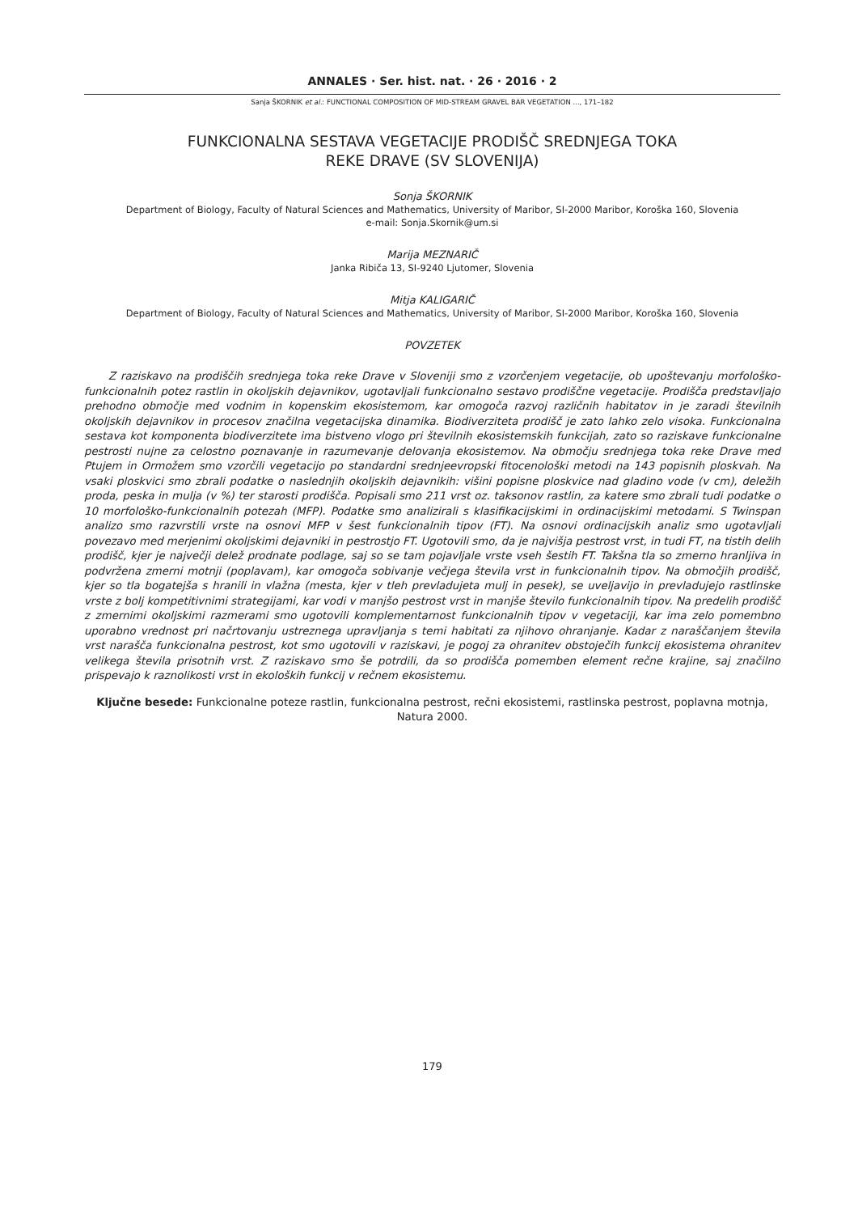ANNALES · Ser. hist. nat. · 26 · 2016 · 2
Sanja ŠKORNIK et al.: FUNCTIONAL COMPOSITION OF MID-STREAM GRAVEL BAR VEGETATION ..., 171–182
FUNKCIONALNA SESTAVA VEGETACIJE PRODIŠČ SREDNJEGA TOKA
REKE DRAVE (SV SLOVENIJA)
Sonja ŠKORNIK
Department of Biology, Faculty of Natural Sciences and Mathematics, University of Maribor, SI-2000 Maribor, Koroška 160, Slovenia
e-mail: Sonja.Skornik@um.si
Marija MEZNARIČ
Janka Ribiča 13, SI-9240 Ljutomer, Slovenia
Mitja KALIGARIČ
Department of Biology, Faculty of Natural Sciences and Mathematics, University of Maribor, SI-2000 Maribor, Koroška 160, Slovenia
POVZETEK
Z raziskavo na prodiščih srednjega toka reke Drave v Sloveniji smo z vzorčenjem vegetacije, ob upoštevanju morfološko-funkcionalnih potez rastlin in okoljskih dejavnikov, ugotavljali funkcionalno sestavo prodiščne vegetacije. Prodišča predstavljajo prehodno območje med vodnim in kopenskim ekosistemom, kar omogoča razvoj različnih habitatov in je zaradi številnih okoljskih dejavnikov in procesov značilna vegetacijska dinamika. Biodiverziteta prodišč je zato lahko zelo visoka. Funkcionalna sestava kot komponenta biodiverzitete ima bistveno vlogo pri številnih ekosistemskih funkcijah, zato so raziskave funkcionalne pestrosti nujne za celostno poznavanje in razumevanje delovanja ekosistemov. Na območju srednjega toka reke Drave med Ptujem in Ormožem smo vzorčili vegetacijo po standardni srednjeevropski fitocenološki metodi na 143 popisnih ploskvah. Na vsaki ploskvici smo zbrali podatke o naslednjih okoljskih dejavnikih: višini popisne ploskvice nad gladino vode (v cm), deležih proda, peska in mulja (v %) ter starosti prodišča. Popisali smo 211 vrst oz. taksonov rastlin, za katere smo zbrali tudi podatke o 10 morfološko-funkcionalnih potezah (MFP). Podatke smo analizirali s klasifikacijskimi in ordinacijskimi metodami. S Twinspan analizo smo razvrstili vrste na osnovi MFP v šest funkcionalnih tipov (FT). Na osnovi ordinacijskih analiz smo ugotavljali povezavo med merjenimi okoljskimi dejavniki in pestrostjo FT. Ugotovili smo, da je najvišja pestrost vrst, in tudi FT, na tistih delih prodišč, kjer je največji delež prodnate podlage, saj so se tam pojavljale vrste vseh šestih FT. Takšna tla so zmerno hranljiva in podvržena zmerni motnji (poplavam), kar omogoča sobivanje večjega števila vrst in funkcionalnih tipov. Na območjih prodišč, kjer so tla bogatejša s hranili in vlažna (mesta, kjer v tleh prevladujeta mulj in pesek), se uveljavijo in prevladujejo rastlinske vrste z bolj kompetitivnimi strategijami, kar vodi v manjšo pestrost vrst in manjše število funkcionalnih tipov. Na predelih prodišč z zmernimi okoljskimi razmerami smo ugotovili komplementarnost funkcionalnih tipov v vegetaciji, kar ima zelo pomembno uporabno vrednost pri načrtovanju ustreznega upravljanja s temi habitati za njihovo ohranjanje. Kadar z naraščanjem števila vrst narašča funkcionalna pestrost, kot smo ugotovili v raziskavi, je pogoj za ohranitev obstoječih funkcij ekosistema ohranitev velikega števila prisotnih vrst. Z raziskavo smo še potrdili, da so prodišča pomemben element rečne krajine, saj značilno prispevajo k raznolikosti vrst in ekoloških funkcij v rečnem ekosistemu.
Ključne besede: Funkcionalne poteze rastlin, funkcionalna pestrost, rečni ekosistemi, rastlinska pestrost, poplavna motnja, Natura 2000.
179